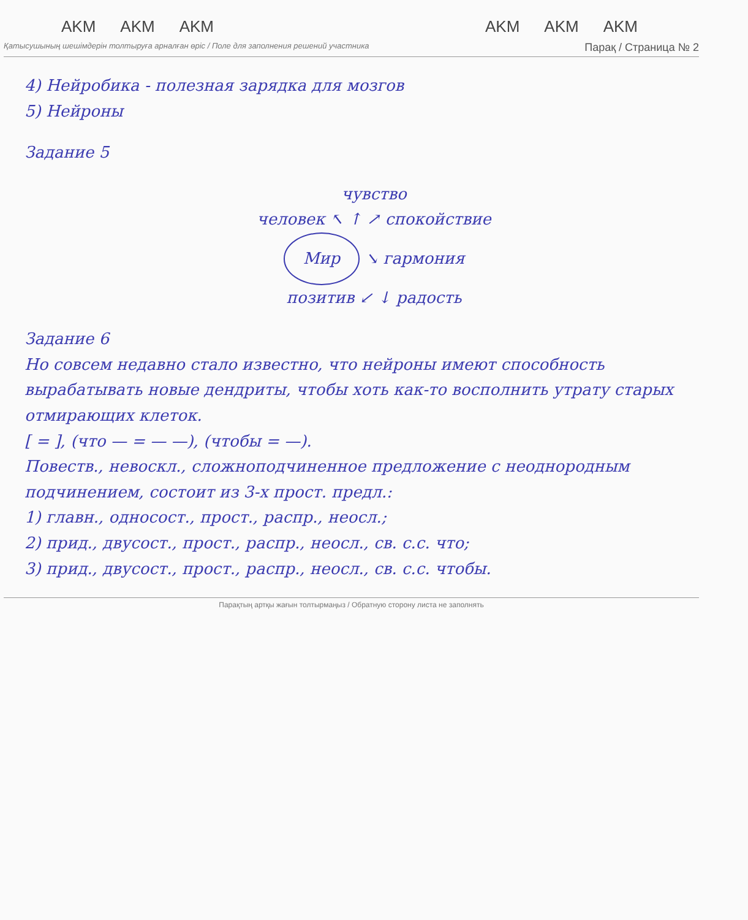AKM AKM AKM AKM AKM AKM
Қатысушының шешімдерін толтыруға арналған өріс / Поле для заполнения решений участника Парақ / Страница № 2
4) Нейробика - полезная зарядка для мозгов
5) Нейроны
Задание 5
чувство
человек ↖ ↑ ↗ спокойствие
Мир ↘ гармония
позитив ↙ ↓ радость
Задание 6
Но совсем недавно стало известно, что нейроны имеют способность вырабатывать новые дендриты, чтобы хоть как-то восполнить утрату старых отмирающих клеток.
[ = ], (что — = — —), (чтобы = —).
Повеств., невоскл., сложноподчиненное предложение с неоднородным подчинением, состоит из 3-х прост. предл.:
1) главн., односост., прост., распр., неосл.;
2) прид., двусост., прост., распр., неосл., св. с.с. что;
3) прид., двусост., прост., распр., неосл., св. с.с. чтобы.
Парақтың артқы жағын толтырмаңыз / Обратную сторону листа не заполнять